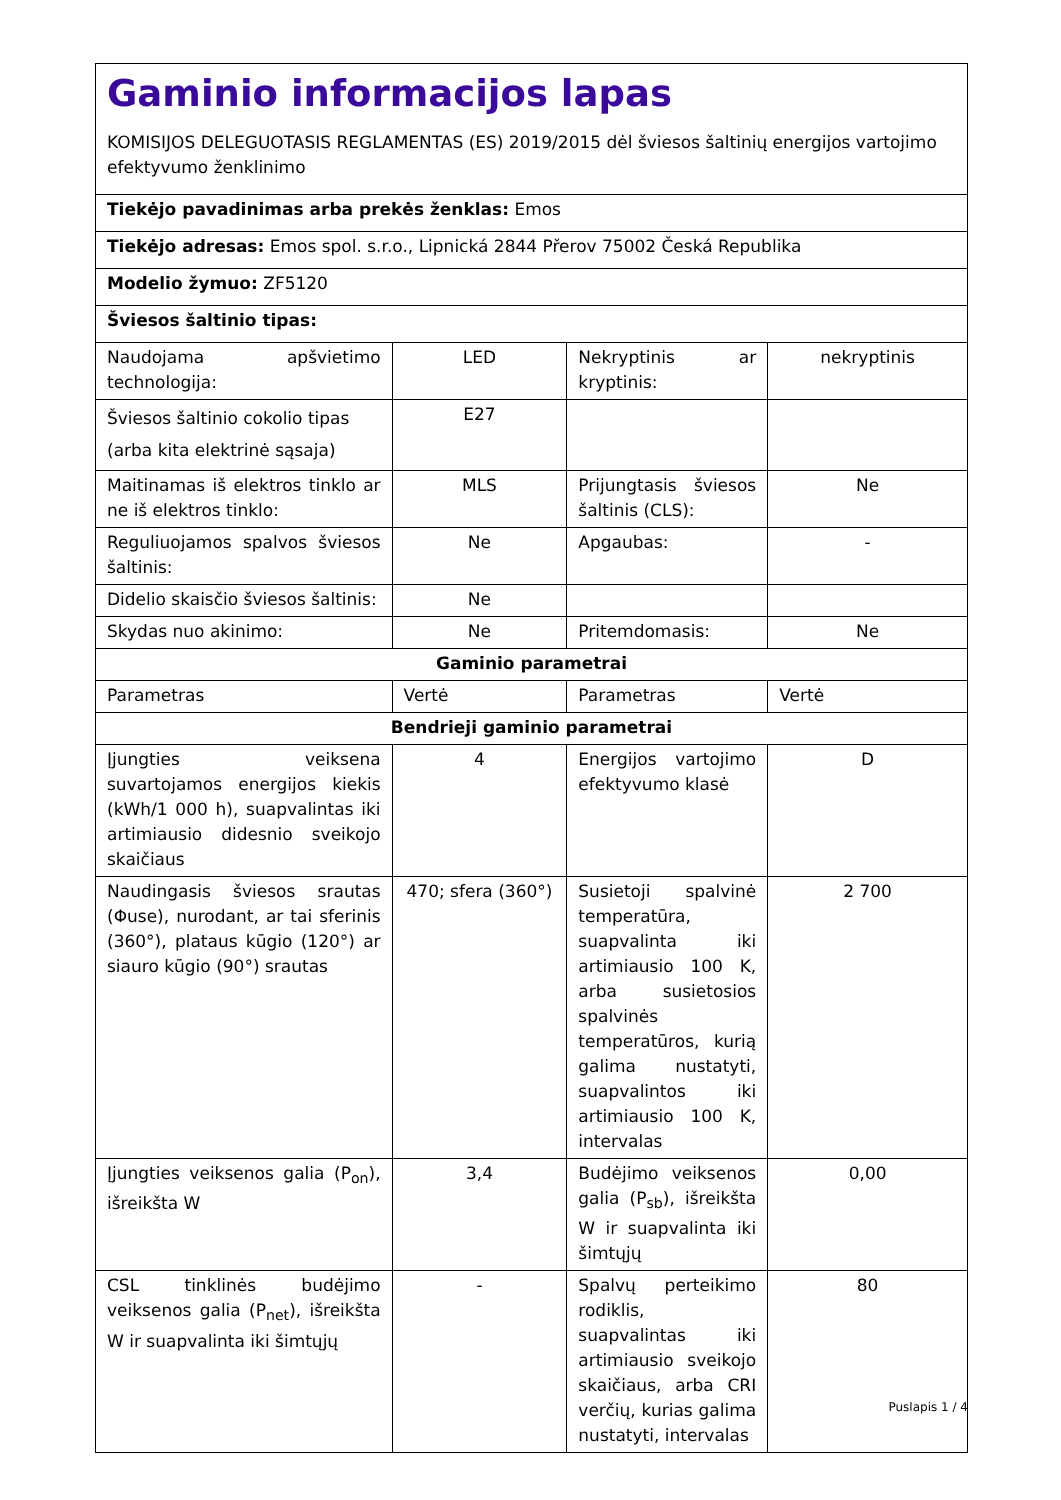| Gaminio informacijos lapas KOMISIJOS DELEGUOTASIS REGLAMENTAS (ES) 2019/2015 dėl šviesos šaltinių energijos vartojimo efektyvumo ženklinimo | | | |
| Tiekėjo pavadinimas arba prekės ženklas: Emos | | | |
| Tiekėjo adresas: Emos spol. s.r.o., Lipnická 2844 Přerov 75002 Česká Republika | | | |
| Modelio žymuo: ZF5120 | | | |
| Šviesos šaltinio tipas: | | | |
| Naudojama apšvietimo technologija: | LED | Nekryptinis ar kryptinis: | nekryptinis |
| Šviesos šaltinio cokolio tipas (arba kita elektrinė sąsaja) | E27 | | |
| Maitinamas iš elektros tinklo ar ne iš elektros tinklo: | MLS | Prijungtasis šviesos šaltinis (CLS): | Ne |
| Reguliuojamos spalvos šviesos šaltinis: | Ne | Apgaubas: | - |
| Didelio skaisčio šviesos šaltinis: | Ne | | |
| Skydas nuo akinimo: | Ne | Pritemdomasis: | Ne |
| Gaminio parametrai | | | |
| Parametras | Vertė | Parametras | Vertė |
| Bendrieji gaminio parametrai | | | |
| Įjungties veiksena suvartojamos energijos kiekis (kWh/1 000 h), suapvalintas iki artimiausio didesnio sveikojo skaičiaus | 4 | Energijos vartojimo efektyvumo klasė | D |
| Naudingasis šviesos srautas (Φuse), nurodant, ar tai sferinis (360°), plataus kūgio (120°) ar siauro kūgio (90°) srautas | 470; sfera (360°) | Susietoji spalvinė temperatūra, suapvalinta iki artimiausio 100 K, arba susietosios spalvinės temperatūros, kurią galima nustatyti, suapvalintos iki artimiausio 100 K, intervalas | 2 700 |
| Įjungties veiksenos galia (P<sub>on</sub>), išreikšta W | 3,4 | Budėjimo veiksenos galia (P<sub>sb</sub>), išreikšta W ir suapvalinta iki šimtųjų | 0,00 |
| CSL tinklinės budėjimo veiksenos galia (P<sub>net</sub>), išreikšta W ir suapvalinta iki šimtųjų | - | Spalvų perteikimo rodiklis, suapvalintas iki artimiausio sveikojo skaičiaus, arba CRI verčių, kurias galima nustatyti, intervalas | 80 |
Puslapis 1 / 4